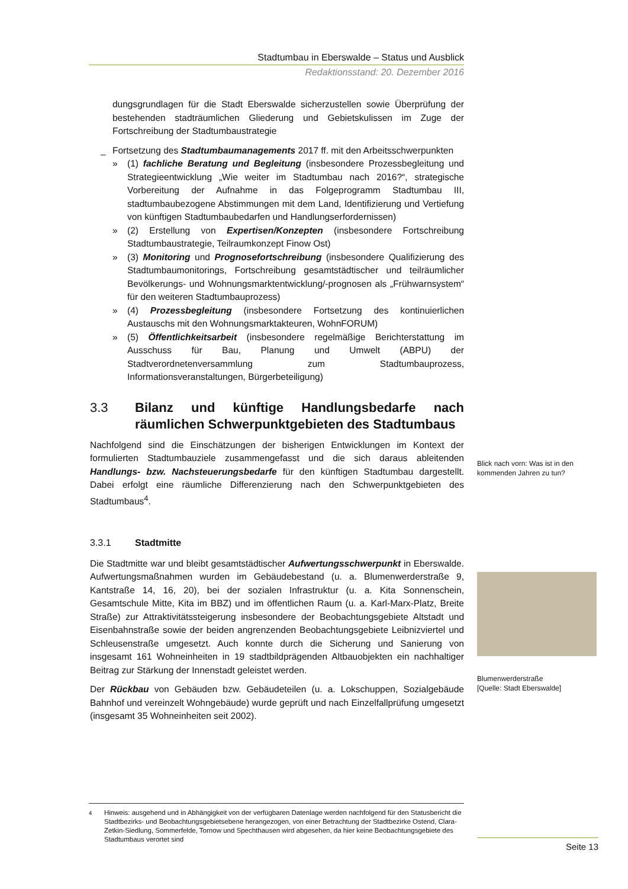Stadtumbau in Eberswalde – Status und Ausblick
Redaktionsstand: 20. Dezember 2016
dungsgrundlagen für die Stadt Eberswalde sicherzustellen sowie Überprüfung der bestehenden stadträumlichen Gliederung und Gebietskulissen im Zuge der Fortschreibung der Stadtumbaustrategie
_ Fortsetzung des Stadtumbaumanagements 2017 ff. mit den Arbeitsschwerpunkten
» (1) fachliche Beratung und Begleitung (insbesondere Prozessbegleitung und Strategieentwicklung „Wie weiter im Stadtumbau nach 2016?“, strategische Vorbereitung der Aufnahme in das Folgeprogramm Stadtumbau III, stadtumbaubezogene Abstimmungen mit dem Land, Identifizierung und Vertiefung von künftigen Stadtumbaubedarfen und Handlungserfordernissen)
» (2) Erstellung von Expertisen/Konzepten (insbesondere Fortschreibung Stadtumbaustrategie, Teilraumkonzept Finow Ost)
» (3) Monitoring und Prognosefortschreibung (insbesondere Qualifizierung des Stadtumbaumonitorings, Fortschreibung gesamtstädtischer und teilräumlicher Bevölkerungs- und Wohnungsmarktentwicklung/-prognosen als „Frühwarnsystem“ für den weiteren Stadtumbauprozess)
» (4) Prozessbegleitung (insbesondere Fortsetzung des kontinuierlichen Austauschs mit den Wohnungsmarktakteuren, WohnFORUM)
» (5) Öffentlichkeitsarbeit (insbesondere regelmäßige Berichterstattung im Ausschuss für Bau, Planung und Umwelt (ABPU) der Stadtverordnetenversammlung zum Stadtumbauprozess, Informationsveranstaltungen, Bürgerbeteiligung)
3.3 Bilanz und künftige Handlungsbedarfe nach räumlichen Schwerpunktgebieten des Stadtumbaus
Nachfolgend sind die Einschätzungen der bisherigen Entwicklungen im Kontext der formulierten Stadtumbauziele zusammengefasst und die sich daraus ableitenden Handlungs- bzw. Nachsteuerungsbedarfe für den künftigen Stadtumbau dargestellt. Dabei erfolgt eine räumliche Differenzierung nach den Schwerpunktgebieten des Stadtumbaus<sup>4</sup>.
3.3.1 Stadtmitte
Die Stadtmitte war und bleibt gesamtstädtischer Aufwertungsschwerpunkt in Eberswalde. Aufwertungsmaßnahmen wurden im Gebäudebestand (u. a. Blumenwerderstraße 9, Kantstraße 14, 16, 20), bei der sozialen Infrastruktur (u. a. Kita Sonnenschein, Gesamtschule Mitte, Kita im BBZ) und im öffentlichen Raum (u. a. Karl-Marx-Platz, Breite Straße) zur Attraktivitätssteigerung insbesondere der Beobachtungsgebiete Altstadt und Eisenbahnstraße sowie der beiden angrenzenden Beobachtungsgebiete Leibnizviertel und Schleusenstraße umgesetzt. Auch konnte durch die Sicherung und Sanierung von insgesamt 161 Wohneinheiten in 19 stadtbildprägenden Altbauobjekten ein nachhaltiger Beitrag zur Stärkung der Innenstadt geleistet werden.
Der Rückbau von Gebäuden bzw. Gebäudeteilen (u. a. Lokschuppen, Sozialgebäude Bahnhof und vereinzelt Wohngebäude) wurde geprüft und nach Einzelfallprüfung umgesetzt (insgesamt 35 Wohneinheiten seit 2002).
Blick nach vorn: Was ist in den kommenden Jahren zu tun?
Blumenwerderstraße
[Quelle: Stadt Eberswalde]
<sup>4</sup> Hinweis: ausgehend und in Abhängigkeit von der verfügbaren Datenlage werden nachfolgend für den Statusbericht die Stadtbezirks- und Beobachtungsgebietsebene herangezogen, von einer Betrachtung der Stadtbezirke Ostend, Clara-Zetkin-Siedlung, Sommerfelde, Tornow und Spechthausen wird abgesehen, da hier keine Beobachtungsgebiete des Stadtumbaus verortet sind
Seite 13